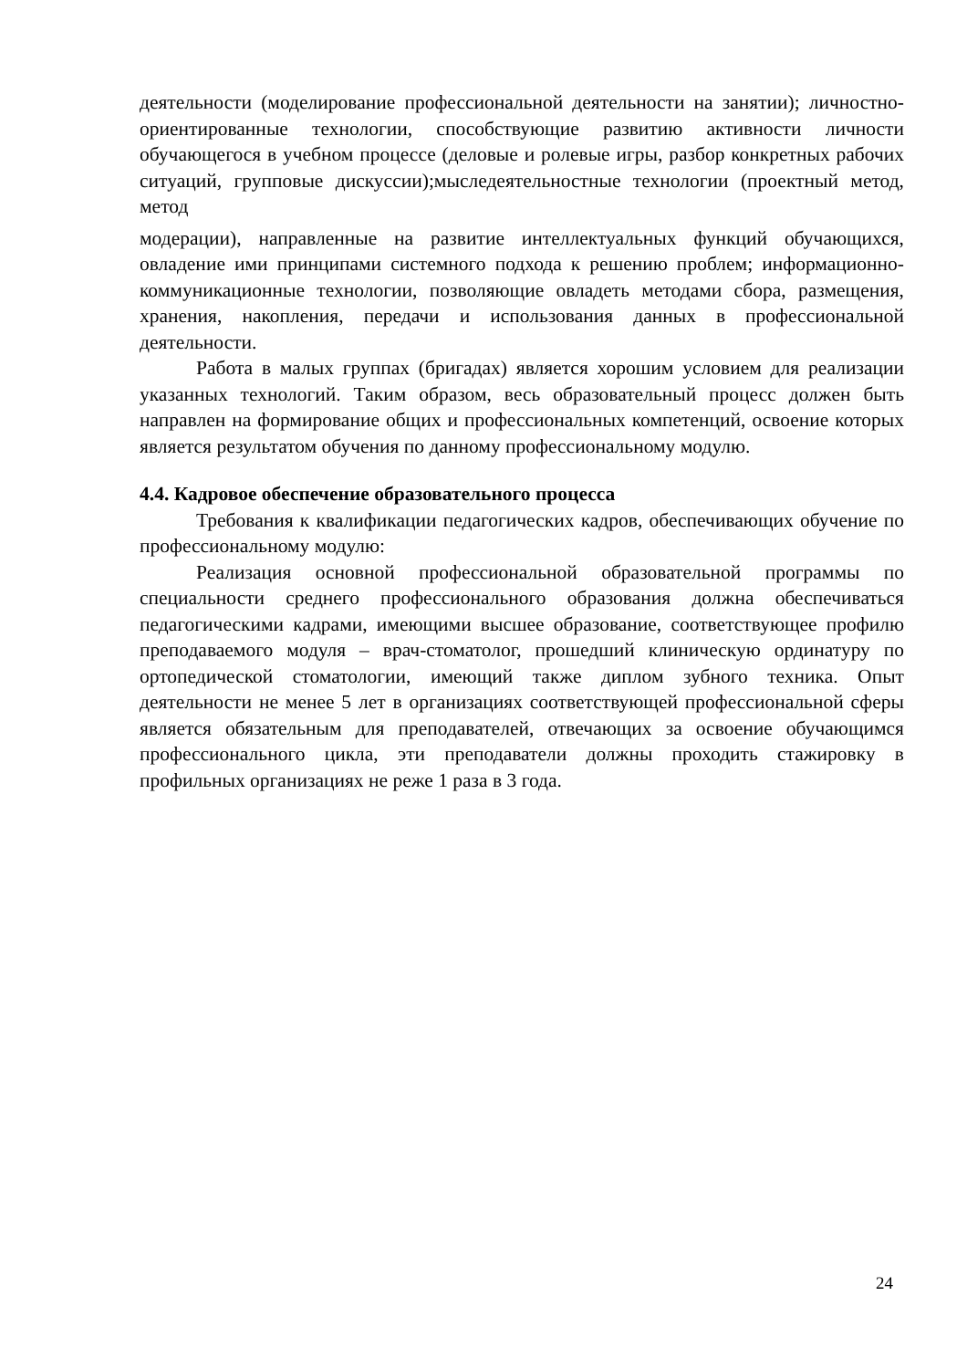деятельности (моделирование профессиональной деятельности на занятии); личностно-ориентированные технологии, способствующие развитию активности личности обучающегося в учебном процессе (деловые и ролевые игры, разбор конкретных рабочих ситуаций, групповые дискуссии);мыследеятельностные технологии (проектный метод, метод
модерации), направленные на развитие интеллектуальных функций обучающихся, овладение ими принципами системного подхода к решению проблем; информационно-коммуникационные технологии, позволяющие овладеть методами сбора, размещения, хранения, накопления, передачи и использования данных в профессиональной деятельности.
Работа в малых группах (бригадах) является хорошим условием для реализации указанных технологий. Таким образом, весь образовательный процесс должен быть направлен на формирование общих и профессиональных компетенций, освоение которых является результатом обучения по данному профессиональному модулю.
4.4. Кадровое обеспечение образовательного процесса
Требования к квалификации педагогических кадров, обеспечивающих обучение по профессиональному модулю:
Реализация основной профессиональной образовательной программы по специальности среднего профессионального образования должна обеспечиваться педагогическими кадрами, имеющими высшее образование, соответствующее профилю преподаваемого модуля – врач-стоматолог, прошедший клиническую ординатуру по ортопедической стоматологии, имеющий также диплом зубного техника. Опыт деятельности не менее 5 лет в организациях соответствующей профессиональной сферы является обязательным для преподавателей, отвечающих за освоение обучающимся профессионального цикла, эти преподаватели должны проходить стажировку в профильных организациях не реже 1 раза в 3 года.
24